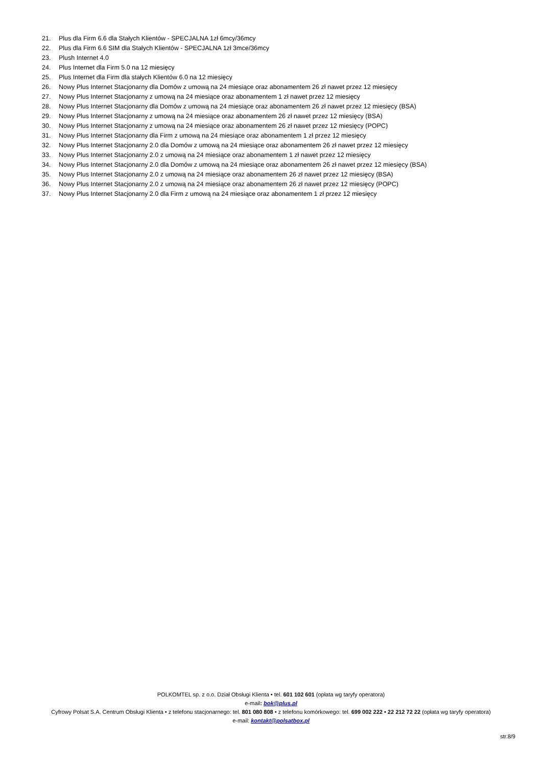21. Plus dla Firm 6.6 dla Stałych Klientów - SPECJALNA 1zł 6mcy/36mcy
22. Plus dla Firm 6.6 SIM dla Stałych Klientów - SPECJALNA 1zł 3mce/36mcy
23. Plush Internet 4.0
24. Plus Internet dla Firm 5.0 na 12 miesięcy
25. Plus Internet dla Firm dla stałych Klientów 6.0 na 12 miesięcy
26. Nowy Plus Internet Stacjonarny dla Domów z umową na 24 miesiące oraz abonamentem 26 zł nawet przez 12 miesięcy
27. Nowy Plus Internet Stacjonarny z umową na 24 miesiące oraz abonamentem 1 zł nawet przez 12 miesięcy
28. Nowy Plus Internet Stacjonarny dla Domów z umową na 24 miesiące oraz abonamentem 26 zł nawet przez 12 miesięcy (BSA)
29. Nowy Plus Internet Stacjonarny z umową na 24 miesiące oraz abonamentem 26 zł nawet przez 12 miesięcy (BSA)
30. Nowy Plus Internet Stacjonarny z umową na 24 miesiące oraz abonamentem 26 zł nawet przez 12 miesięcy (POPC)
31. Nowy Plus Internet Stacjonarny dla Firm z umową na 24 miesiące oraz abonamentem 1 zł przez 12 miesięcy
32. Nowy Plus Internet Stacjonarny 2.0 dla Domów z umową na 24 miesiące oraz abonamentem 26 zł nawet przez 12 miesięcy
33. Nowy Plus Internet Stacjonarny 2.0 z umową na 24 miesiące oraz abonamentem 1 zł nawet przez 12 miesięcy
34. Nowy Plus Internet Stacjonarny 2.0 dla Domów z umową na 24 miesiące oraz abonamentem 26 zł nawet przez 12 miesięcy (BSA)
35. Nowy Plus Internet Stacjonarny 2.0 z umową na 24 miesiące oraz abonamentem 26 zł nawet przez 12 miesięcy (BSA)
36. Nowy Plus Internet Stacjonarny 2.0 z umową na 24 miesiące oraz abonamentem 26 zł nawet przez 12 miesięcy (POPC)
37. Nowy Plus Internet Stacjonarny 2.0 dla Firm z umową na 24 miesiące oraz abonamentem 1 zł przez 12 miesięcy
POLKOMTEL sp. z o.o. Dział Obsługi Klienta • tel. 601 102 601 (opłata wg taryfy operatora)
e-mail: bok@plus.pl
Cyfrowy Polsat S.A. Centrum Obsługi Klienta • z telefonu stacjonarnego: tel. 801 080 808 • z telefonu komórkowego: tel. 699 002 222 • 22 212 72 22 (opłata wg taryfy operatora)
e-mail: kontakt@polsatbox.pl
str.8/9